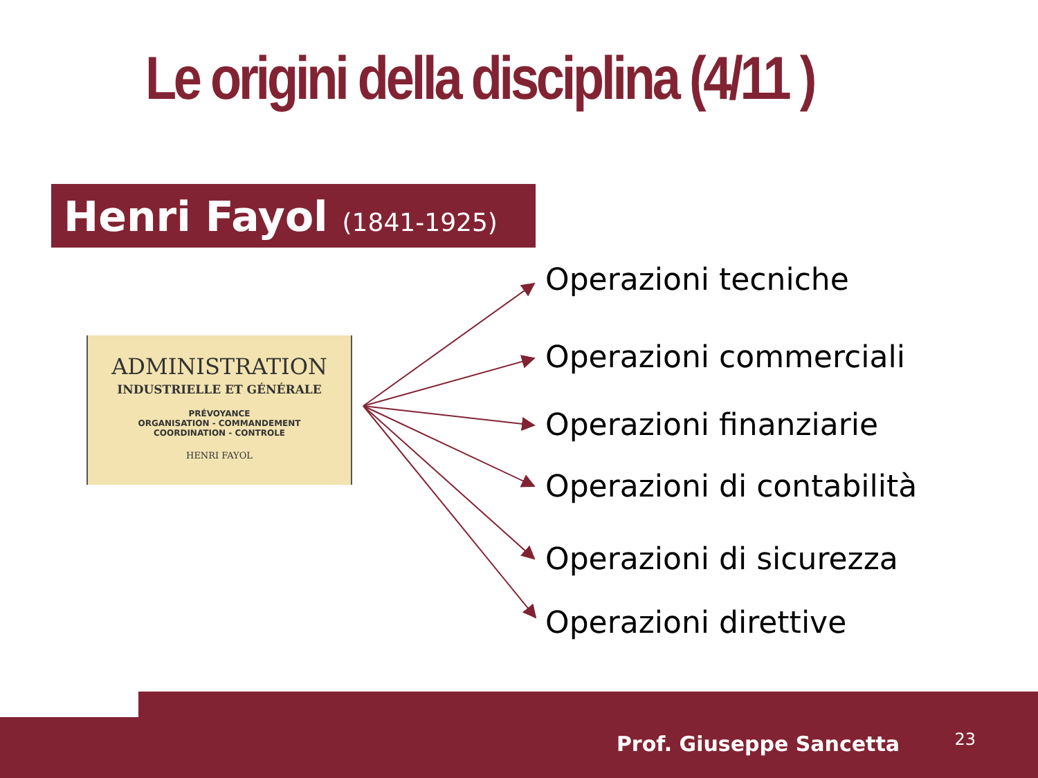Le origini della disciplina (4/11 )
Henri Fayol (1841-1925)
ADMINISTRATION
INDUSTRIELLE ET GÉNÉRALE
PRÉVOYANCE
ORGANISATION - COMMANDEMENT
COORDINATION - CONTROLE
HENRI FAYOL
Operazioni tecniche
Operazioni commerciali
Operazioni finanziarie
Operazioni di contabilità
Operazioni di sicurezza
Operazioni direttive
Prof. Giuseppe Sancetta 23